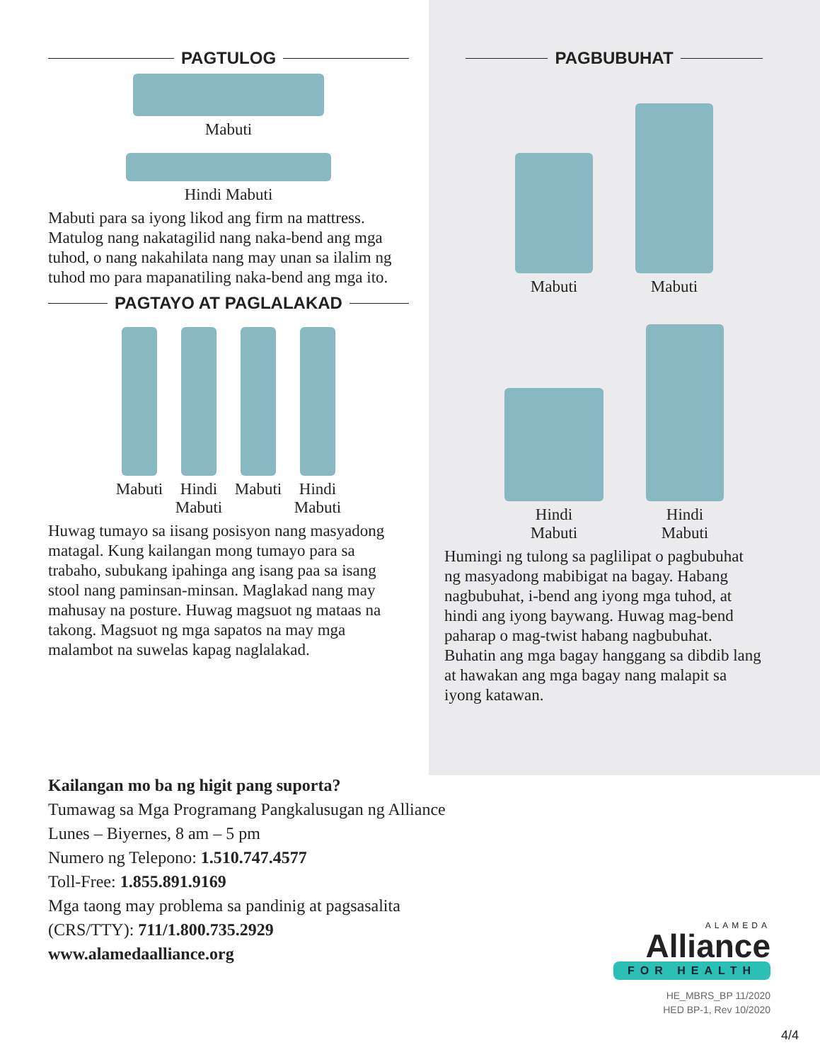PAGTULOG
Mabuti
Hindi Mabuti
Mabuti para sa iyong likod ang firm na mattress. Matulog nang nakatagilid nang naka-bend ang mga tuhod, o nang nakahilata nang may unan sa ilalim ng tuhod mo para mapanatiling naka-bend ang mga ito.
PAGTAYO AT PAGLALAKAD
Mabuti
Hindi Mabuti
Mabuti
Hindi Mabuti
Huwag tumayo sa iisang posisyon nang masyadong matagal. Kung kailangan mong tumayo para sa trabaho, subukang ipahinga ang isang paa sa isang stool nang paminsan-minsan. Maglakad nang may mahusay na posture. Huwag magsuot ng mataas na takong. Magsuot ng mga sapatos na may mga malambot na suwelas kapag naglalakad.
PAGBUBUHAT
Mabuti
Mabuti
Hindi
Mabuti
Hindi
Mabuti
Humingi ng tulong sa paglilipat o pagbubuhat ng masyadong mabibigat na bagay. Habang nagbubuhat, i-bend ang iyong mga tuhod, at hindi ang iyong baywang. Huwag mag-bend paharap o mag-twist habang nagbubuhat. Buhatin ang mga bagay hanggang sa dibdib lang at hawakan ang mga bagay nang malapit sa iyong katawan.
Kailangan mo ba ng higit pang suporta?
Tumawag sa Mga Programang Pangkalusugan ng Alliance
Lunes – Biyernes, 8 am – 5 pm
Numero ng Telepono: 1.510.747.4577
Toll-Free: 1.855.891.9169
Mga taong may problema sa pandinig at pagsasalita
(CRS/TTY): 711/1.800.735.2929
www.alamedaalliance.org
ALAMEDA
Alliance
FOR HEALTH
HE_MBRS_BP 11/2020
HED BP-1, Rev 10/2020
4/4